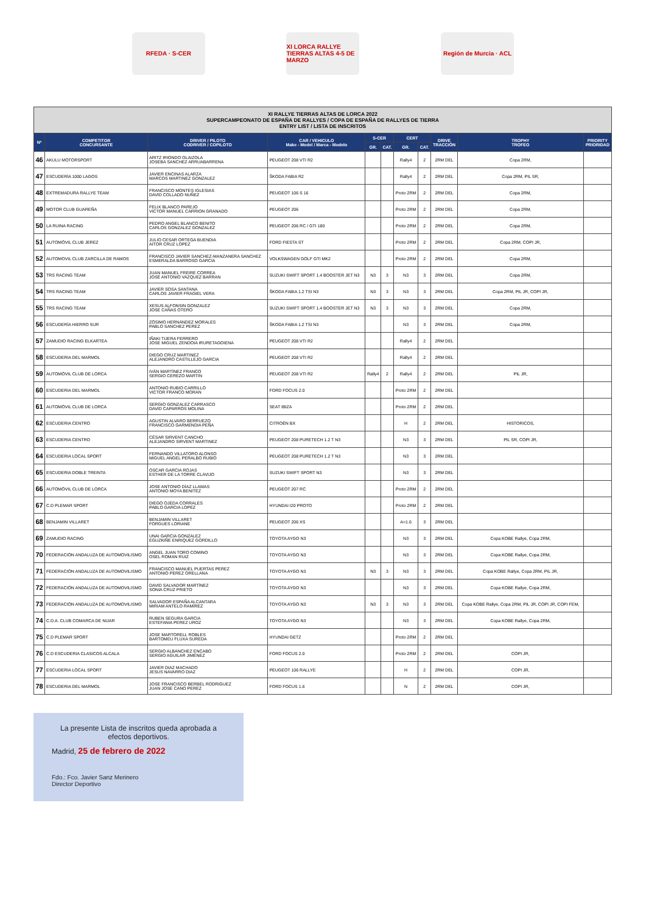RFEDA · S-CER
XI LORCA RALLYE TIERRAS ALTAS 4-5 DE MARZO
Región de Murcia · ACL
| XI RALLYE TIERRAS ALTAS DE LORCA 2022 SUPERCAMPEONATO DE ESPAÑA DE RALLYES / COPA DE ESPAÑA DE RALLYES DE TIERRA ENTRY LIST / LISTA DE INSCRITOS | | | | | | | | | | |
| Nº | COMPETITOR CONCURSANTE | DRIVER / PILOTO CODRIVER / COPILOTO | CAR / VEHICULO Make - Model / Marca - Modelo | S-CER | | CERT | | DRIVE TRACCIÓN | TROPHY TROFEO | PRIORITY PRIORIDAD |
| | | | | GR. | CAT. | GR. | CAT. | | | |
| 46 | AKULU MOTORSPORT | ARITZ IRIONDO OLAIZOLA JOSEBA SANCHEZ ARRUABARRENA | PEUGEOT 208 VTI R2 | | | Rally4 | 2 | 2RM DEL | Copa 2RM, | |
| 47 | ESCUDERÍA 1000 LAGOS | JAVIER ENCINAS ALARZA MARCOS MARTINEZ GONZALEZ | ŠKODA FABIA R2 | | | Rally4 | 2 | 2RM DEL | Copa 2RM, PIL SR, | |
| 48 | EXTREMADURA RALLYE TEAM | FRANCISCO MONTES IGLESIAS DAVID COLLADO NUÑEZ | PEUGEOT 106 S 16 | | | Proto 2RM | 2 | 2RM DEL | Copa 2RM, | |
| 49 | MOTOR CLUB GUAREÑA | FELIX BLANCO PAREJO VICTOR MANUEL CARRION GRANADO | PEUGEOT 206 | | | Proto 2RM | 2 | 2RM DEL | Copa 2RM, | |
| 50 | LA RUINA RACING | PEDRO ANGEL BLANCO BENITO CARLOS GONZALEZ GONZALEZ | PEUGEOT 206 RC / GTI 180 | | | Proto 2RM | 2 | 2RM DEL | Copa 2RM, | |
| 51 | AUTOMÓVIL CLUB JEREZ | JULIO CESAR ORTEGA BUENDIA AITOR CRUZ LOPEZ | FORD FIESTA ST | | | Proto 2RM | 2 | 2RM DEL | Copa 2RM, COPI JR, | |
| 52 | AUTOMOVIL CLUB ZARCILLA DE RAMOS | FRANCISCO JAVIER SANCHEZ-MANZANERA SANCHEZ ESMERALDA BARROSO GARCÍA | VOLKSWAGEN GOLF GTI MK2 | | | Proto 2RM | 2 | 2RM DEL | Copa 2RM, | |
| 53 | TRS RACING TEAM | JUAN MANUEL FREIRE CORREA JOSÉ ANTONIO VAZQUEZ BARRAN | SUZUKI SWIFT SPORT 1.4 BOOSTER JET N3 | N3 | 3 | N3 | 3 | 2RM DEL | Copa 2RM, | |
| 54 | TRS RACING TEAM | JAVIER SOSA SANTANA CARLOS JAVIER FRAGIEL VERA | ŠKODA FABIA 1.2 TSI N3 | N3 | 3 | N3 | 3 | 2RM DEL | Copa 2RM, PIL JR, COPI JR, | |
| 55 | TRS RACING TEAM | XESUS ALFONSIN GONZALEZ JOSE CAÑAS OTERO | SUZUKI SWIFT SPORT 1.4 BOOSTER JET N3 | N3 | 3 | N3 | 3 | 2RM DEL | Copa 2RM, | |
| 56 | ESCUDERÍA HIERRO SUR | ZÓSIMO HERNÁNDEZ MORALES PABLO SANCHEZ PEREZ | ŠKODA FABIA 1.2 TSI N3 | | | N3 | 3 | 2RM DEL | Copa 2RM, | |
| 57 | ZAMUDIO RACING ELKARTEA | IÑAKI TIJERA FERRERO JOSE MIGUEL ZENDOIA IRURETAGOIENA | PEUGEOT 208 VTI R2 | | | Rally4 | 2 | 2RM DEL | | |
| 58 | ESCUDERIA DEL MARMOL | DIEGO CRUZ MARTINEZ ALEJANDRO CASTILLEJO GARCIA | PEUGEOT 208 VTI R2 | | | Rally4 | 2 | 2RM DEL | | |
| 59 | AUTOMÓVIL CLUB DE LORCA | IVÁN MARTÍNEZ FRANCO SERGIO CEREZO MARTIN | PEUGEOT 208 VTI R2 | Rally4 | 2 | Rally4 | 2 | 2RM DEL | PIL JR, | |
| 60 | ESCUDERIA DEL MARMOL | ANTONIO RUBIO CARRILLO VICTOR FRANCO MORAN | FORD FOCUS 2.0 | | | Proto 2RM | 2 | 2RM DEL | | |
| 61 | AUTOMÓVIL CLUB DE LORCA | SERGIO GONZALEZ CARRASCO DAVID CAPARROS MOLINA | SEAT IBIZA | | | Proto 2RM | 2 | 2RM DEL | | |
| 62 | ESCUDERIA CENTRO | AGUSTIN ALVARO BERRUEZO FRANCISCO GARMENDIA PEÑA | CITROËN BX | | | H | 2 | 2RM DEL | HISTORICOS, | |
| 63 | ESCUDERIA CENTRO | CÉSAR SIRVENT CANCHO ALEJANDRO SIRVENT MARTINEZ | PEUGEOT 208 PURETECH 1.2 T N3 | | | N3 | 3 | 2RM DEL | PIL SR, COPI JR, | |
| 64 | ESCUDERIA LOCAL SPORT | FERNANDO VILLATORO ALONSO MIGUEL ANGEL PERALBO RUBIO | PEUGEOT 208 PURETECH 1.2 T N3 | | | N3 | 3 | 2RM DEL | | |
| 65 | ESCUDERIA DOBLE TREINTA | OSCAR GARCIA ROJAS ESTHER DE LA TORRE CLAVIJO | SUZUKI SWIFT SPORT N3 | | | N3 | 3 | 2RM DEL | | |
| 66 | AUTOMÓVIL CLUB DE LORCA | JOSE ANTONIO DÍAZ LLAMAS ANTONIO MOYA BENITEZ | PEUGEOT 207 RC | | | Proto 2RM | 2 | 2RM DEL | | |
| 67 | C.D PLEMAR SPORT | DIEGO OJEDA CORRALES PABLO GARCIA LOPEZ | HYUNDAI I20 PROTO | | | Proto 2RM | 2 | 2RM DEL | | |
| 68 | BENJAMIN VILLARET | BENJAMIN VILLARET FORGUES LORIANE | PEUGEOT 206 XS | | | A<1.6 | 3 | 2RM DEL | | |
| 69 | ZAMUDIO RACING | UNAI GARCIA GONZALEZ EGUZKIÑE ENRIQUEZ GORDILLO | TOYOTA AYGO N3 | | | N3 | 3 | 2RM DEL | Copa KOBE Rallye, Copa 2RM, | |
| 70 | FEDERACIÓN ANDALUZA DE AUTOMOVILISMO | ANGEL JUAN TORO COMINO OSEL ROMAN RUIZ | TOYOTA AYGO N3 | | | N3 | 3 | 2RM DEL | Copa KOBE Rallye, Copa 2RM, | |
| 71 | FEDERACIÓN ANDALUZA DE AUTOMOVILISMO | FRANCISCO MANUEL PUERTAS PEREZ ANTONIO PEREZ ORELLANA | TOYOTA AYGO N3 | N3 | 3 | N3 | 3 | 2RM DEL | Copa KOBE Rallye, Copa 2RM, PIL JR, | |
| 72 | FEDERACIÓN ANDALUZA DE AUTOMOVILISMO | DAVID SALVADOR MARTÍNEZ SONIA CRUZ PRIETO | TOYOTA AYGO N3 | | | N3 | 3 | 2RM DEL | Copa KOBE Rallye, Copa 2RM, | |
| 73 | FEDERACIÓN ANDALUZA DE AUTOMOVILISMO | SALVADOR ESPAÑA ALCANTARA MIRIAM ANTELO RAMÍREZ | TOYOTA AYGO N3 | N3 | 3 | N3 | 3 | 2RM DEL | Copa KOBE Rallye, Copa 2RM, PIL JR, COPI JR, COPI FEM, | |
| 74 | C.D.A. CLUB COMARCA DE NIJAR | RUBEN SEGURA GARCIA ESTEFANIA PEREZ UROZ | TOYOTA AYGO N3 | | | N3 | 3 | 2RM DEL | Copa KOBE Rallye, Copa 2RM, | |
| 75 | C.D PLEMAR SPORT | JOSE MARTORELL ROBLES BARTOMEU FLUXA SUREDA | HYUNDAI GETZ | | | Proto 2RM | 2 | 2RM DEL | | |
| 76 | C.D ESCUDERIA CLASICOS ALCALA | SERGIO ALBANCHEZ ENCABO SERGIO AGUILAR JIMÉNEZ | FORD FOCUS 2.0 | | | Proto 2RM | 2 | 2RM DEL | COPI JR, | |
| 77 | ESCUDERIA LOCAL SPORT | JAVIER DIAZ MACHADO JESUS NAVARRO DIAZ | PEUGEOT 106 RALLYE | | | H | 2 | 2RM DEL | COPI JR, | |
| 78 | ESCUDERIA DEL MARMOL | JOSE FRANCISCO BERBEL RODRIGUEZ JUAN JOSE CANO PEREZ | FORD FOCUS 1.6 | | | N | 2 | 2RM DEL | COPI JR, | |
La presente Lista de inscritos queda aprobada a
efectos deportivos.
Madrid, 25 de febrero de 2022
Fdo.: Fco. Javier Sanz Merinero
Director Deportivo